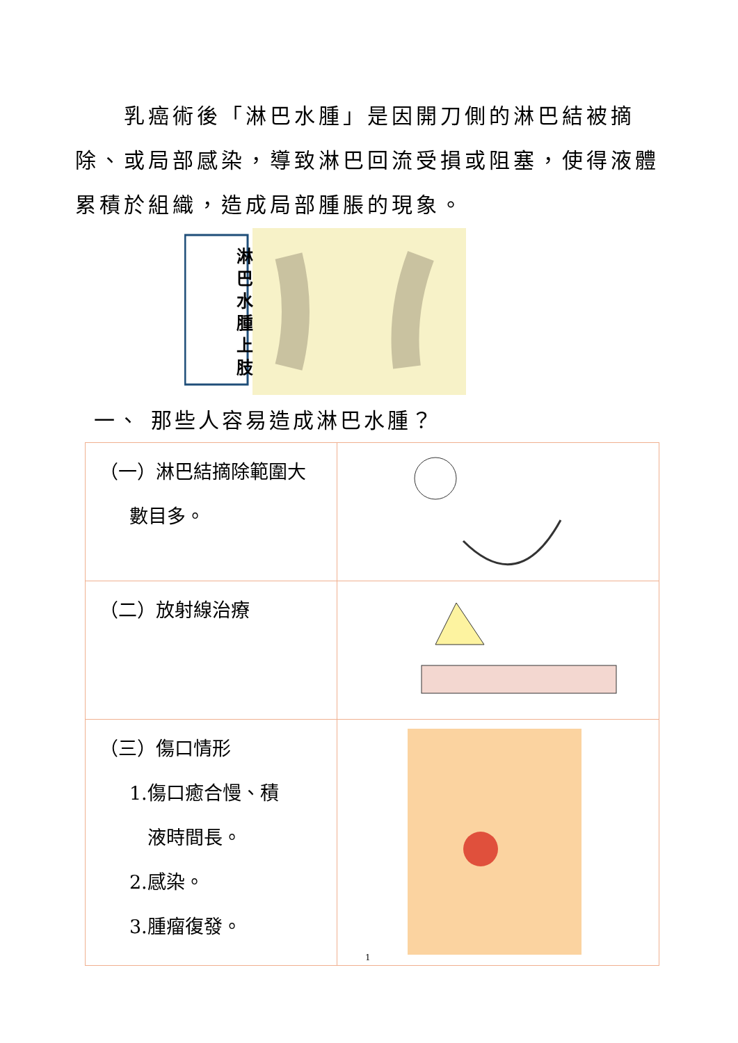乳癌術後「淋巴水腫」是因開刀側的淋巴結被摘除、或局部感染，導致淋巴回流受損或阻塞，使得液體累積於組織，造成局部腫脹的現象。
淋 巴 水 腫 上 肢
一、 那些人容易造成淋巴水腫？
| （一）淋巴結摘除範圍大 數目多。 | |
| （二）放射線治療 | |
| （三）傷口情形 1.傷口癒合慢、積 液時間長。 2.感染。 3.腫瘤復發。 | |
1